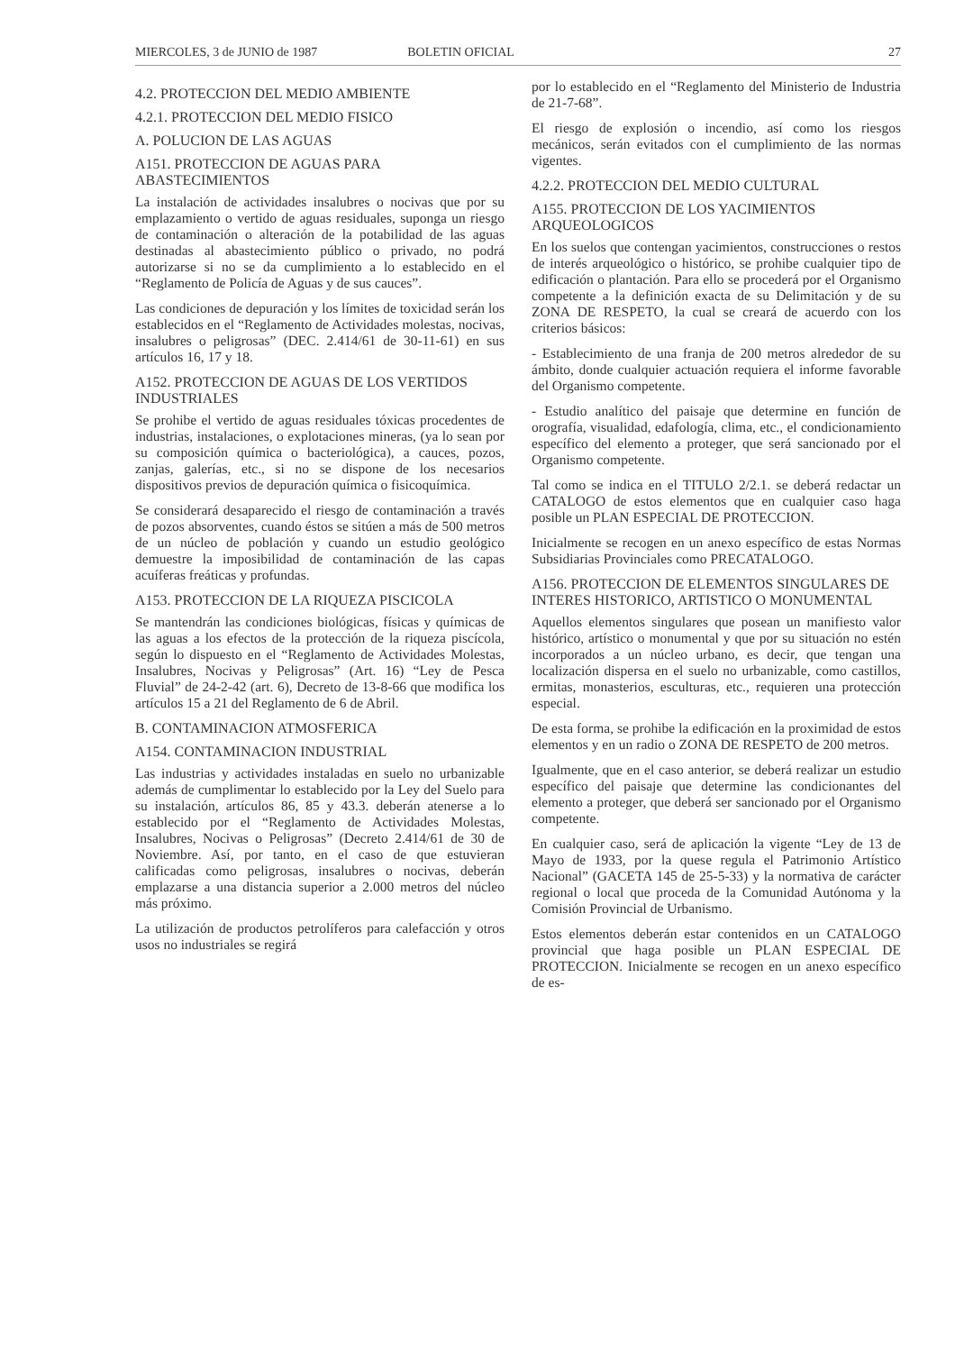MIERCOLES, 3 de JUNIO de 1987 BOLETIN OFICIAL 27
4.2. PROTECCION DEL MEDIO AMBIENTE
4.2.1. PROTECCION DEL MEDIO FISICO
A. POLUCION DE LAS AGUAS
A151. PROTECCION DE AGUAS PARA ABASTECIMIENTOS
La instalación de actividades insalubres o nocivas que por su emplazamiento o vertido de aguas residuales, suponga un riesgo de contaminación o alteración de la potabilidad de las aguas destinadas al abastecimiento público o privado, no podrá autorizarse si no se da cumplimiento a lo establecido en el “Reglamento de Policía de Aguas y de sus cauces”.
Las condiciones de depuración y los límites de toxicidad serán los establecidos en el “Reglamento de Actividades molestas, nocivas, insalubres o peligrosas” (DEC. 2.414/61 de 30-11-61) en sus artículos 16, 17 y 18.
A152. PROTECCION DE AGUAS DE LOS VERTIDOS INDUSTRIALES
Se prohibe el vertido de aguas residuales tóxicas procedentes de industrias, instalaciones, o explotaciones mineras, (ya lo sean por su composición química o bacteriológica), a cauces, pozos, zanjas, galerías, etc., si no se dispone de los necesarios dispositivos previos de depuración química o fisicoquímica.
Se considerará desaparecido el riesgo de contaminación a través de pozos absorventes, cuando éstos se sitúen a más de 500 metros de un núcleo de población y cuando un estudio geológico demuestre la imposibilidad de contaminación de las capas acuíferas freáticas y profundas.
A153. PROTECCION DE LA RIQUEZA PISCICOLA
Se mantendrán las condiciones biológicas, físicas y químicas de las aguas a los efectos de la protección de la riqueza piscícola, según lo dispuesto en el “Reglamento de Actividades Molestas, Insalubres, Nocivas y Peligrosas” (Art. 16) “Ley de Pesca Fluvial” de 24-2-42 (art. 6), Decreto de 13-8-66 que modifica los artículos 15 a 21 del Reglamento de 6 de Abril.
B. CONTAMINACION ATMOSFERICA
A154. CONTAMINACION INDUSTRIAL
Las industrias y actividades instaladas en suelo no urbanizable además de cumplimentar lo establecido por la Ley del Suelo para su instalación, artículos 86, 85 y 43.3. deberán atenerse a lo establecido por el “Reglamento de Actividades Molestas, Insalubres, Nocivas o Peligrosas” (Decreto 2.414/61 de 30 de Noviembre. Así, por tanto, en el caso de que estuvieran calificadas como peligrosas, insalubres o nocivas, deberán emplazarse a una distancia superior a 2.000 metros del núcleo más próximo.
La utilización de productos petrolíferos para calefacción y otros usos no industriales se regirá
por lo establecido en el “Reglamento del Ministerio de Industria de 21-7-68”.
El riesgo de explosión o incendio, así como los riesgos mecánicos, serán evitados con el cumplimiento de las normas vigentes.
4.2.2. PROTECCION DEL MEDIO CULTURAL
A155. PROTECCION DE LOS YACIMIENTOS ARQUEOLOGICOS
En los suelos que contengan yacimientos, construcciones o restos de interés arqueológico o histórico, se prohibe cualquier tipo de edificación o plantación. Para ello se procederá por el Organismo competente a la definición exacta de su Delimitación y de su ZONA DE RESPETO, la cual se creará de acuerdo con los criterios básicos:
- Establecimiento de una franja de 200 metros alrededor de su ámbito, donde cualquier actuación requiera el informe favorable del Organismo competente.
- Estudio analítico del paisaje que determine en función de orografía, visualidad, edafología, clima, etc., el condicionamiento específico del elemento a proteger, que será sancionado por el Organismo competente.
Tal como se indica en el TITULO 2/2.1. se deberá redactar un CATALOGO de estos elementos que en cualquier caso haga posible un PLAN ESPECIAL DE PROTECCION.
Inicialmente se recogen en un anexo específico de estas Normas Subsidiarias Provinciales como PRECATALOGO.
A156. PROTECCION DE ELEMENTOS SINGULARES DE INTERES HISTORICO, ARTISTICO O MONUMENTAL
Aquellos elementos singulares que posean un manifiesto valor histórico, artístico o monumental y que por su situación no estén incorporados a un núcleo urbano, es decir, que tengan una localización dispersa en el suelo no urbanizable, como castillos, ermitas, monasterios, esculturas, etc., requieren una protección especial.
De esta forma, se prohibe la edificación en la proximidad de estos elementos y en un radio o ZONA DE RESPETO de 200 metros.
Igualmente, que en el caso anterior, se deberá realizar un estudio específico del paisaje que determine las condicionantes del elemento a proteger, que deberá ser sancionado por el Organismo competente.
En cualquier caso, será de aplicación la vigente “Ley de 13 de Mayo de 1933, por la quese regula el Patrimonio Artístico Nacional” (GACETA 145 de 25-5-33) y la normativa de carácter regional o local que proceda de la Comunidad Autónoma y la Comisión Provincial de Urbanismo.
Estos elementos deberán estar contenidos en un CATALOGO provincial que haga posible un PLAN ESPECIAL DE PROTECCION. Inicialmente se recogen en un anexo específico de es-